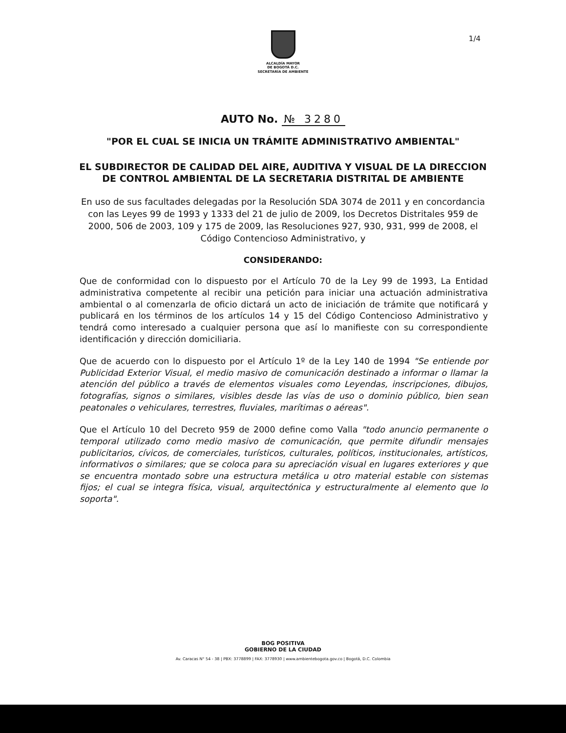1/4
ALCALDÍA MAYOR
DE BOGOTÁ D.C.
SECRETARÍA DE AMBIENTE
AUTO No. № 3280
"POR EL CUAL SE INICIA UN TRÁMITE ADMINISTRATIVO AMBIENTAL"
EL SUBDIRECTOR DE CALIDAD DEL AIRE, AUDITIVA Y VISUAL DE LA DIRECCION DE CONTROL AMBIENTAL DE LA SECRETARIA DISTRITAL DE AMBIENTE
En uso de sus facultades delegadas por la Resolución SDA 3074 de 2011 y en concordancia con las Leyes 99 de 1993 y 1333 del 21 de julio de 2009, los Decretos Distritales 959 de 2000, 506 de 2003, 109 y 175 de 2009, las Resoluciones 927, 930, 931, 999 de 2008, el Código Contencioso Administrativo, y
CONSIDERANDO:
Que de conformidad con lo dispuesto por el Artículo 70 de la Ley 99 de 1993, La Entidad administrativa competente al recibir una petición para iniciar una actuación administrativa ambiental o al comenzarla de oficio dictará un acto de iniciación de trámite que notificará y publicará en los términos de los artículos 14 y 15 del Código Contencioso Administrativo y tendrá como interesado a cualquier persona que así lo manifieste con su correspondiente identificación y dirección domiciliaria.
Que de acuerdo con lo dispuesto por el Artículo 1º de la Ley 140 de 1994 "Se entiende por Publicidad Exterior Visual, el medio masivo de comunicación destinado a informar o llamar la atención del público a través de elementos visuales como Leyendas, inscripciones, dibujos, fotografías, signos o similares, visibles desde las vías de uso o dominio público, bien sean peatonales o vehiculares, terrestres, fluviales, marítimas o aéreas".
Que el Artículo 10 del Decreto 959 de 2000 define como Valla "todo anuncio permanente o temporal utilizado como medio masivo de comunicación, que permite difundir mensajes publicitarios, cívicos, de comerciales, turísticos, culturales, políticos, institucionales, artísticos, informativos o similares; que se coloca para su apreciación visual en lugares exteriores y que se encuentra montado sobre una estructura metálica u otro material estable con sistemas fijos; el cual se integra física, visual, arquitectónica y estructuralmente al elemento que lo soporta".
BOG POSITIVA
GOBIERNO DE LA CIUDAD
Av. Caracas N° 54 - 38 | PBX: 3778899 | FAX: 3778930 | www.ambientebogota.gov.co | Bogotá, D.C. Colombia